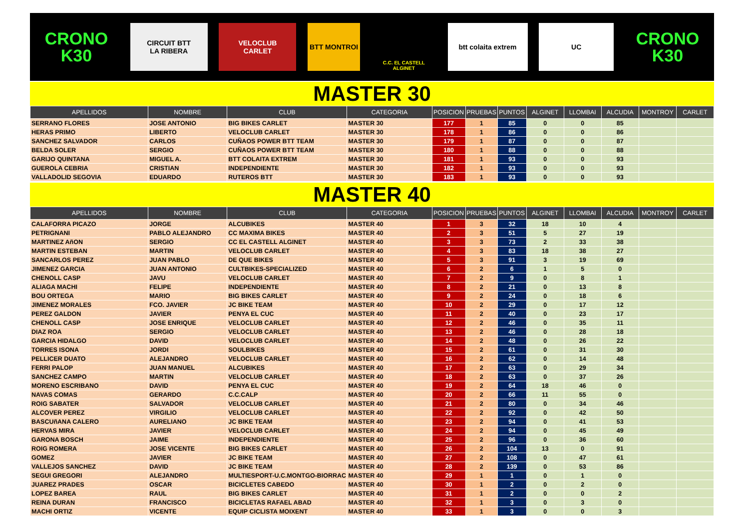CRONO
K30
CIRCUIT BTT
LA RIBERA
VELOCLUB
CARLET
BTT MONTROI
C.C. EL CASTELL ALGINET
btt colaita extrem UC
CRONO
K30
MASTER 30
| APELLIDOS | NOMBRE | CLUB | CATEGORIA | POSICION | PRUEBAS | PUNTOS | ALGINET | LLOMBAI | ALCUDIA | MONTROY | CARLET |
| --- | --- | --- | --- | --- | --- | --- | --- | --- | --- | --- | --- |
| SERRANO FLORES | JOSE ANTONIO | BIG BIKES CARLET | MASTER 30 | 177 | 1 | 85 | 0 | 0 | 85 | | |
| HERAS PRIMO | LIBERTO | VELOCLUB CARLET | MASTER 30 | 178 | 1 | 86 | 0 | 0 | 86 | | |
| SANCHEZ SALVADOR | CARLOS | CUÑAOS POWER BTT TEAM | MASTER 30 | 179 | 1 | 87 | 0 | 0 | 87 | | |
| BELDA SOLER | SERGIO | CUÑAOS POWER BTT TEAM | MASTER 30 | 180 | 1 | 88 | 0 | 0 | 88 | | |
| GARIJO QUINTANA | MIGUEL A. | BTT COLAITA EXTREM | MASTER 30 | 181 | 1 | 93 | 0 | 0 | 93 | | |
| GUEROLA CEBRIA | CRISTIAN | INDEPENDIENTE | MASTER 30 | 182 | 1 | 93 | 0 | 0 | 93 | | |
| VALLADOLID SEGOVIA | EDUARDO | RUTEROS BTT | MASTER 30 | 183 | 1 | 93 | 0 | 0 | 93 | | |
MASTER 40
| APELLIDOS | NOMBRE | CLUB | CATEGORIA | POSICION | PRUEBAS | PUNTOS | ALGINET | LLOMBAI | ALCUDIA | MONTROY | CARLET |
| --- | --- | --- | --- | --- | --- | --- | --- | --- | --- | --- | --- |
| CALAFORRA PICAZO | JORGE | ALCUBIKES | MASTER 40 | 1 | 3 | 32 | 18 | 10 | 4 | | |
| PETRIGNANI | PABLO ALEJANDRO | CC MAXIMA BIKES | MASTER 40 | 2 | 3 | 51 | 5 | 27 | 19 | | |
| MARTINEZ AñON | SERGIO | CC EL CASTELL ALGINET | MASTER 40 | 3 | 3 | 73 | 2 | 33 | 38 | | |
| MARTIN ESTEBAN | MARTIN | VELOCLUB CARLET | MASTER 40 | 4 | 3 | 83 | 18 | 38 | 27 | | |
| SANCARLOS PEREZ | JUAN PABLO | DE QUE BIKES | MASTER 40 | 5 | 3 | 91 | 3 | 19 | 69 | | |
| JIMENEZ GARCIA | JUAN ANTONIO | CULTBIKES-SPECIALIZED | MASTER 40 | 6 | 2 | 6 | 1 | 5 | 0 | | |
| CHENOLL CASP | JAVU | VELOCLUB CARLET | MASTER 40 | 7 | 2 | 9 | 0 | 8 | 1 | | |
| ALIAGA MACHI | FELIPE | INDEPENDIENTE | MASTER 40 | 8 | 2 | 21 | 0 | 13 | 8 | | |
| BOU ORTEGA | MARIO | BIG BIKES CARLET | MASTER 40 | 9 | 2 | 24 | 0 | 18 | 6 | | |
| JIMENEZ MORALES | FCO. JAVIER | JC BIKE TEAM | MASTER 40 | 10 | 2 | 29 | 0 | 17 | 12 | | |
| PEREZ GALDON | JAVIER | PENYA EL CUC | MASTER 40 | 11 | 2 | 40 | 0 | 23 | 17 | | |
| CHENOLL CASP | JOSE ENRIQUE | VELOCLUB CARLET | MASTER 40 | 12 | 2 | 46 | 0 | 35 | 11 | | |
| DIAZ ROA | SERGIO | VELOCLUB CARLET | MASTER 40 | 13 | 2 | 46 | 0 | 28 | 18 | | |
| GARCIA HIDALGO | DAVID | VELOCLUB CARLET | MASTER 40 | 14 | 2 | 48 | 0 | 26 | 22 | | |
| TORRES ISONA | JORDI | SOULBIKES | MASTER 40 | 15 | 2 | 61 | 0 | 31 | 30 | | |
| PELLICER DUATO | ALEJANDRO | VELOCLUB CARLET | MASTER 40 | 16 | 2 | 62 | 0 | 14 | 48 | | |
| FERRI PALOP | JUAN MANUEL | ALCUBIKES | MASTER 40 | 17 | 2 | 63 | 0 | 29 | 34 | | |
| SANCHEZ CAMPO | MARTIN | VELOCLUB CARLET | MASTER 40 | 18 | 2 | 63 | 0 | 37 | 26 | | |
| MORENO ESCRIBANO | DAVID | PENYA EL CUC | MASTER 40 | 19 | 2 | 64 | 18 | 46 | 0 | | |
| NAVAS COMAS | GERARDO | C.C.CALP | MASTER 40 | 20 | 2 | 66 | 11 | 55 | 0 | | |
| ROIG SABATER | SALVADOR | VELOCLUB CARLET | MASTER 40 | 21 | 2 | 80 | 0 | 34 | 46 | | |
| ALCOVER PEREZ | VIRGILIO | VELOCLUB CARLET | MASTER 40 | 22 | 2 | 92 | 0 | 42 | 50 | | |
| BASCUñANA CALERO | AURELIANO | JC BIKE TEAM | MASTER 40 | 23 | 2 | 94 | 0 | 41 | 53 | | |
| HERVAS MIRA | JAVIER | VELOCLUB CARLET | MASTER 40 | 24 | 2 | 94 | 0 | 45 | 49 | | |
| GARONA BOSCH | JAIME | INDEPENDIENTE | MASTER 40 | 25 | 2 | 96 | 0 | 36 | 60 | | |
| ROIG ROMERA | JOSE VICENTE | BIG BIKES CARLET | MASTER 40 | 26 | 2 | 104 | 13 | 0 | 91 | | |
| GOMEZ | JAVIER | JC BIKE TEAM | MASTER 40 | 27 | 2 | 108 | 0 | 47 | 61 | | |
| VALLEJOS SANCHEZ | DAVID | JC BIKE TEAM | MASTER 40 | 28 | 2 | 139 | 0 | 53 | 86 | | |
| SEGUI GREGORI | ALEJANDRO | MULTIESPORT-U.C.MONTGO-BIORRACEF | MASTER 40 | 29 | 1 | 1 | 0 | 1 | 0 | | |
| JUAREZ PRADES | OSCAR | BICICLETES CABEDO | MASTER 40 | 30 | 1 | 2 | 0 | 2 | 0 | | |
| LOPEZ BAREA | RAUL | BIG BIKES CARLET | MASTER 40 | 31 | 1 | 2 | 0 | 0 | 2 | | |
| REINA DURAN | FRANCISCO | BICICLETAS RAFAEL ABAD | MASTER 40 | 32 | 1 | 3 | 0 | 3 | 0 | | |
| MACHI ORTIZ | VICENTE | EQUIP CICLISTA MOIXENT | MASTER 40 | 33 | 1 | 3 | 0 | 0 | 3 | | |